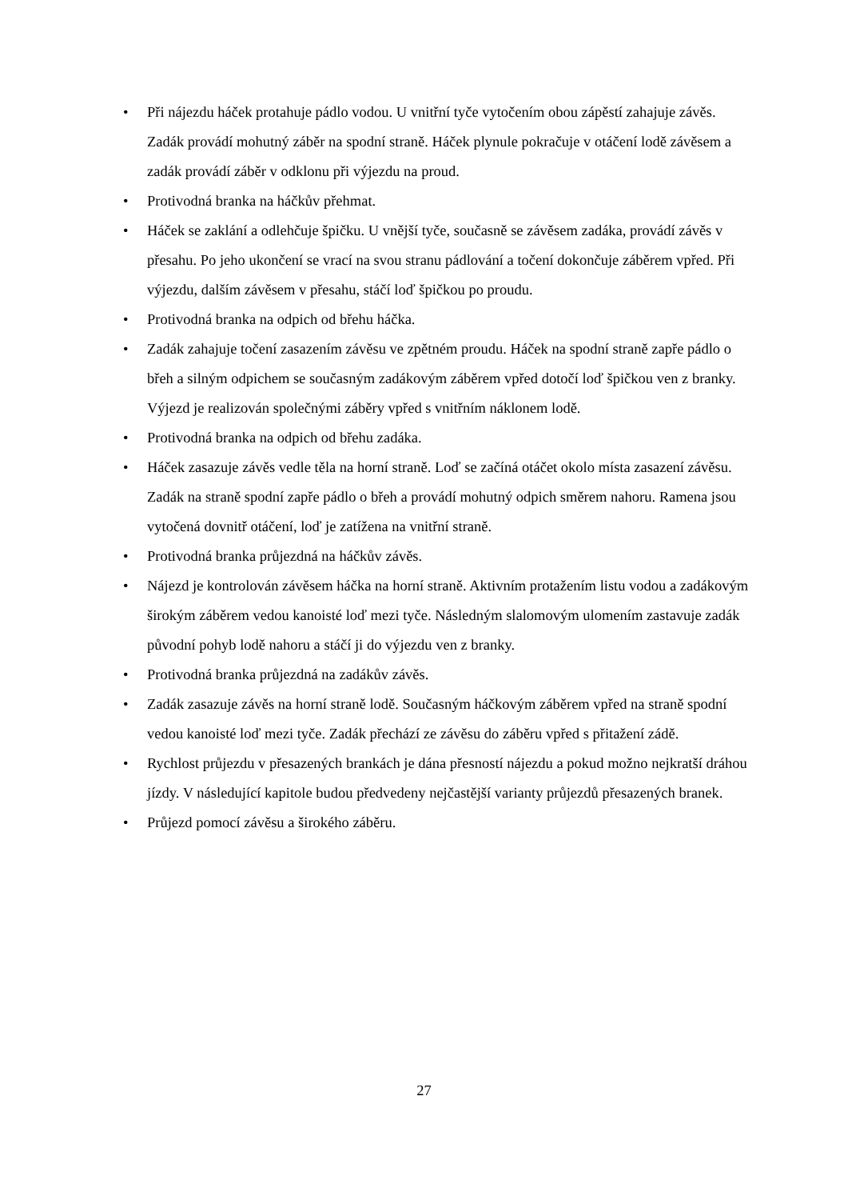• Při nájezdu háček protahuje pádlo vodou. U vnitřní tyče vytočením obou zápěstí zahajuje závěs. Zadák provádí mohutný záběr na spodní straně. Háček plynule pokračuje v otáčení lodě závěsem a zadák provádí záběr v odklonu při výjezdu na proud.
• Protivodná branka na háčkův přehmat.
• Háček se zaklání a odlehčuje špičku. U vnější tyče, současně se závěsem zadáka, provádí závěs v přesahu. Po jeho ukončení se vrací na svou stranu pádlování a točení dokončuje záběrem vpřed. Při výjezdu, dalším závěsem v přesahu, stáčí loď špičkou po proudu.
• Protivodná branka na odpich od břehu háčka.
• Zadák zahajuje točení zasazením závěsu ve zpětném proudu. Háček na spodní straně zapře pádlo o břeh a silným odpichem se současným zadákovým záběrem vpřed dotočí loď špičkou ven z branky. Výjezd je realizován společnými záběry vpřed s vnitřním náklonem lodě.
• Protivodná branka na odpich od břehu zadáka.
• Háček zasazuje závěs vedle těla na horní straně. Loď se začíná otáčet okolo místa zasazení závěsu. Zadák na straně spodní zapře pádlo o břeh a provádí mohutný odpich směrem nahoru. Ramena jsou vytočená dovnitř otáčení, loď je zatížena na vnitřní straně.
• Protivodná branka průjezdná na háčkův závěs.
• Nájezd je kontrolován závěsem háčka na horní straně. Aktivním protažením listu vodou a zadákovým širokým záběrem vedou kanoisté loď mezi tyče. Následným slalomovým ulomením zastavuje zadák původní pohyb lodě nahoru a stáčí ji do výjezdu ven z branky.
• Protivodná branka průjezdná na zadákův závěs.
• Zadák zasazuje závěs na horní straně lodě. Současným háčkovým záběrem vpřed na straně spodní vedou kanoisté loď mezi tyče. Zadák přechází ze závěsu do záběru vpřed s přitažení zádě.
• Rychlost průjezdu v přesazených brankách je dána přesností nájezdu a pokud možno nejkratší dráhou jízdy. V následující kapitole budou předvedeny nejčastější varianty průjezdů přesazených branek.
• Průjezd pomocí závěsu a širokého záběru.
27